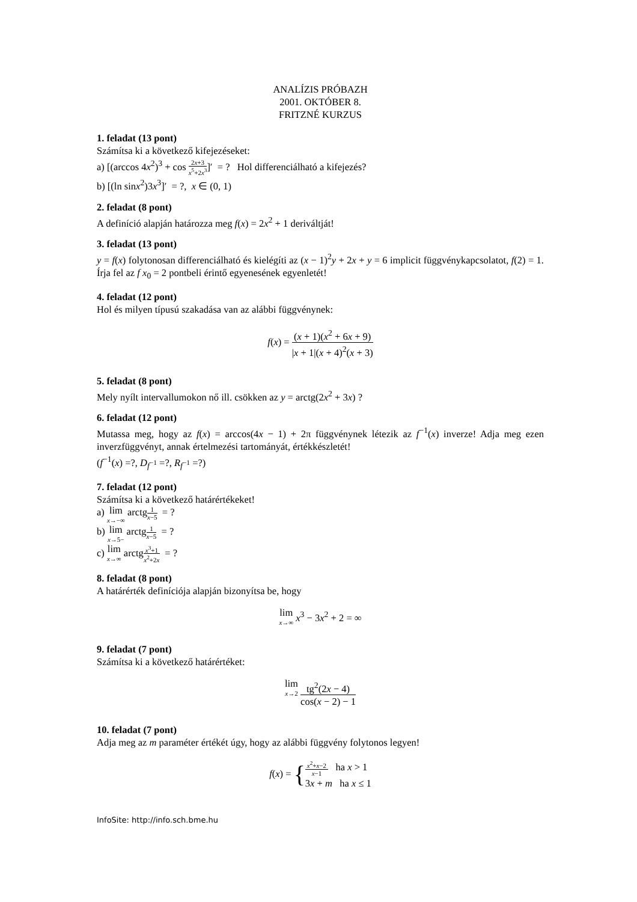ANALÍZIS PRÓBAZH
2001. OKTÓBER 8.
FRITZNÉ KURZUS
1. feladat (13 pont)
Számítsa ki a következő kifejezéseket:
a) [(arccos 4x<sup>2</sup>)<sup>3</sup> + cos 2x+3 x<sup>5</sup>+2x<sup>3</sup>]′ = ? Hol differenciálható a kifejezés?
b) [(ln sinx<sup>2</sup>)3x<sup>3</sup>]′ = ?, x ∈ (0, 1)
2. feladat (8 pont)
A definíció alapján határozza meg f(x) = 2x<sup>2</sup> + 1 deriváltját!
3. feladat (13 pont)
y = f(x) folytonosan differenciálható és kielégíti az (x − 1)<sup>2</sup>y + 2x + y = 6 implicit függvénykapcsolatot, f(2) = 1. Írja fel az f x<sub>0</sub> = 2 pontbeli érintő egyenesének egyenletét!
4. feladat (12 pont)
Hol és milyen típusú szakadása van az alábbi függvénynek:
f(x) = (x + 1)(x<sup>2</sup> + 6x + 9) |x + 1|(x + 4)<sup>2</sup>(x + 3)
5. feladat (8 pont)
Mely nyílt intervallumokon nő ill. csökken az y = arctg(2x<sup>2</sup> + 3x) ?
6. feladat (12 pont)
Mutassa meg, hogy az f(x) = arccos(4x − 1) + 2π függvénynek létezik az f<sup>−1</sup>(x) inverze! Adja meg ezen inverzfüggvényt, annak értelmezési tartományát, értékkészletét!
(f<sup>−1</sup>(x) =?, D<sub>f<sup>−1</sup></sub> =?, R<sub>f<sup>−1</sup></sub> =?)
7. feladat (12 pont)
Számítsa ki a következő határértékeket!
a) lim x→−∞ arctg1 x−5 = ?
b) lim x→5− arctg1 x−5 = ?
c) lim x→∞ arctgx<sup>3</sup>+1 x<sup>2</sup>+2x = ?
8. feladat (8 pont)
A határérték definíciója alapján bizonyítsa be, hogy
lim x→∞ x<sup>3</sup> − 3x<sup>2</sup> + 2 = ∞
9. feladat (7 pont)
Számítsa ki a következő határértéket:
lim x→2 tg<sup>2</sup>(2x − 4) cos(x − 2) − 1
10. feladat (7 pont)
Adja meg az m paraméter értékét úgy, hogy az alábbi függvény folytonos legyen!
f(x) = {x<sup>2</sup>+x−2 x−1 ha x > 1
3x + m ha x ≤ 1
InfoSite: http://info.sch.bme.hu